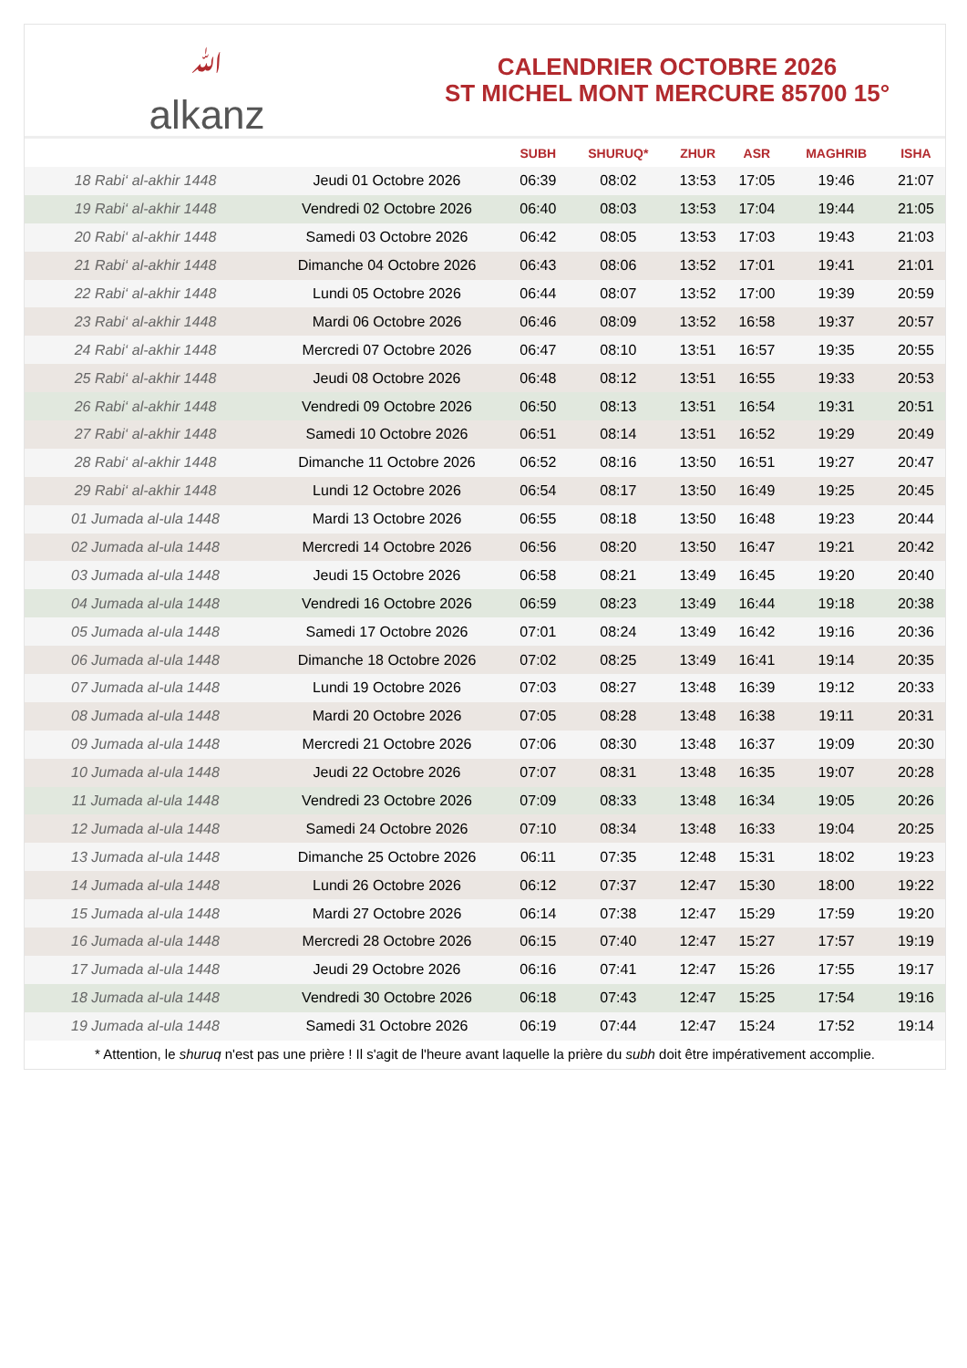ﷲalkanz
CALENDRIER OCTOBRE 2026
ST MICHEL MONT MERCURE 85700 15°
| | | SUBH | SHURUQ* | ZHUR | ASR | MAGHRIB | ISHA |
| --- | --- | --- | --- | --- | --- | --- | --- |
| 18 Rabi‘ al-akhir 1448 | Jeudi 01 Octobre 2026 | 06:39 | 08:02 | 13:53 | 17:05 | 19:46 | 21:07 |
| 19 Rabi‘ al-akhir 1448 | Vendredi 02 Octobre 2026 | 06:40 | 08:03 | 13:53 | 17:04 | 19:44 | 21:05 |
| 20 Rabi‘ al-akhir 1448 | Samedi 03 Octobre 2026 | 06:42 | 08:05 | 13:53 | 17:03 | 19:43 | 21:03 |
| 21 Rabi‘ al-akhir 1448 | Dimanche 04 Octobre 2026 | 06:43 | 08:06 | 13:52 | 17:01 | 19:41 | 21:01 |
| 22 Rabi‘ al-akhir 1448 | Lundi 05 Octobre 2026 | 06:44 | 08:07 | 13:52 | 17:00 | 19:39 | 20:59 |
| 23 Rabi‘ al-akhir 1448 | Mardi 06 Octobre 2026 | 06:46 | 08:09 | 13:52 | 16:58 | 19:37 | 20:57 |
| 24 Rabi‘ al-akhir 1448 | Mercredi 07 Octobre 2026 | 06:47 | 08:10 | 13:51 | 16:57 | 19:35 | 20:55 |
| 25 Rabi‘ al-akhir 1448 | Jeudi 08 Octobre 2026 | 06:48 | 08:12 | 13:51 | 16:55 | 19:33 | 20:53 |
| 26 Rabi‘ al-akhir 1448 | Vendredi 09 Octobre 2026 | 06:50 | 08:13 | 13:51 | 16:54 | 19:31 | 20:51 |
| 27 Rabi‘ al-akhir 1448 | Samedi 10 Octobre 2026 | 06:51 | 08:14 | 13:51 | 16:52 | 19:29 | 20:49 |
| 28 Rabi‘ al-akhir 1448 | Dimanche 11 Octobre 2026 | 06:52 | 08:16 | 13:50 | 16:51 | 19:27 | 20:47 |
| 29 Rabi‘ al-akhir 1448 | Lundi 12 Octobre 2026 | 06:54 | 08:17 | 13:50 | 16:49 | 19:25 | 20:45 |
| 01 Jumada al-ula 1448 | Mardi 13 Octobre 2026 | 06:55 | 08:18 | 13:50 | 16:48 | 19:23 | 20:44 |
| 02 Jumada al-ula 1448 | Mercredi 14 Octobre 2026 | 06:56 | 08:20 | 13:50 | 16:47 | 19:21 | 20:42 |
| 03 Jumada al-ula 1448 | Jeudi 15 Octobre 2026 | 06:58 | 08:21 | 13:49 | 16:45 | 19:20 | 20:40 |
| 04 Jumada al-ula 1448 | Vendredi 16 Octobre 2026 | 06:59 | 08:23 | 13:49 | 16:44 | 19:18 | 20:38 |
| 05 Jumada al-ula 1448 | Samedi 17 Octobre 2026 | 07:01 | 08:24 | 13:49 | 16:42 | 19:16 | 20:36 |
| 06 Jumada al-ula 1448 | Dimanche 18 Octobre 2026 | 07:02 | 08:25 | 13:49 | 16:41 | 19:14 | 20:35 |
| 07 Jumada al-ula 1448 | Lundi 19 Octobre 2026 | 07:03 | 08:27 | 13:48 | 16:39 | 19:12 | 20:33 |
| 08 Jumada al-ula 1448 | Mardi 20 Octobre 2026 | 07:05 | 08:28 | 13:48 | 16:38 | 19:11 | 20:31 |
| 09 Jumada al-ula 1448 | Mercredi 21 Octobre 2026 | 07:06 | 08:30 | 13:48 | 16:37 | 19:09 | 20:30 |
| 10 Jumada al-ula 1448 | Jeudi 22 Octobre 2026 | 07:07 | 08:31 | 13:48 | 16:35 | 19:07 | 20:28 |
| 11 Jumada al-ula 1448 | Vendredi 23 Octobre 2026 | 07:09 | 08:33 | 13:48 | 16:34 | 19:05 | 20:26 |
| 12 Jumada al-ula 1448 | Samedi 24 Octobre 2026 | 07:10 | 08:34 | 13:48 | 16:33 | 19:04 | 20:25 |
| 13 Jumada al-ula 1448 | Dimanche 25 Octobre 2026 | 06:11 | 07:35 | 12:48 | 15:31 | 18:02 | 19:23 |
| 14 Jumada al-ula 1448 | Lundi 26 Octobre 2026 | 06:12 | 07:37 | 12:47 | 15:30 | 18:00 | 19:22 |
| 15 Jumada al-ula 1448 | Mardi 27 Octobre 2026 | 06:14 | 07:38 | 12:47 | 15:29 | 17:59 | 19:20 |
| 16 Jumada al-ula 1448 | Mercredi 28 Octobre 2026 | 06:15 | 07:40 | 12:47 | 15:27 | 17:57 | 19:19 |
| 17 Jumada al-ula 1448 | Jeudi 29 Octobre 2026 | 06:16 | 07:41 | 12:47 | 15:26 | 17:55 | 19:17 |
| 18 Jumada al-ula 1448 | Vendredi 30 Octobre 2026 | 06:18 | 07:43 | 12:47 | 15:25 | 17:54 | 19:16 |
| 19 Jumada al-ula 1448 | Samedi 31 Octobre 2026 | 06:19 | 07:44 | 12:47 | 15:24 | 17:52 | 19:14 |
* Attention, le shuruq n'est pas une prière ! Il s'agit de l'heure avant laquelle la prière du subh doit être impérativement accomplie.